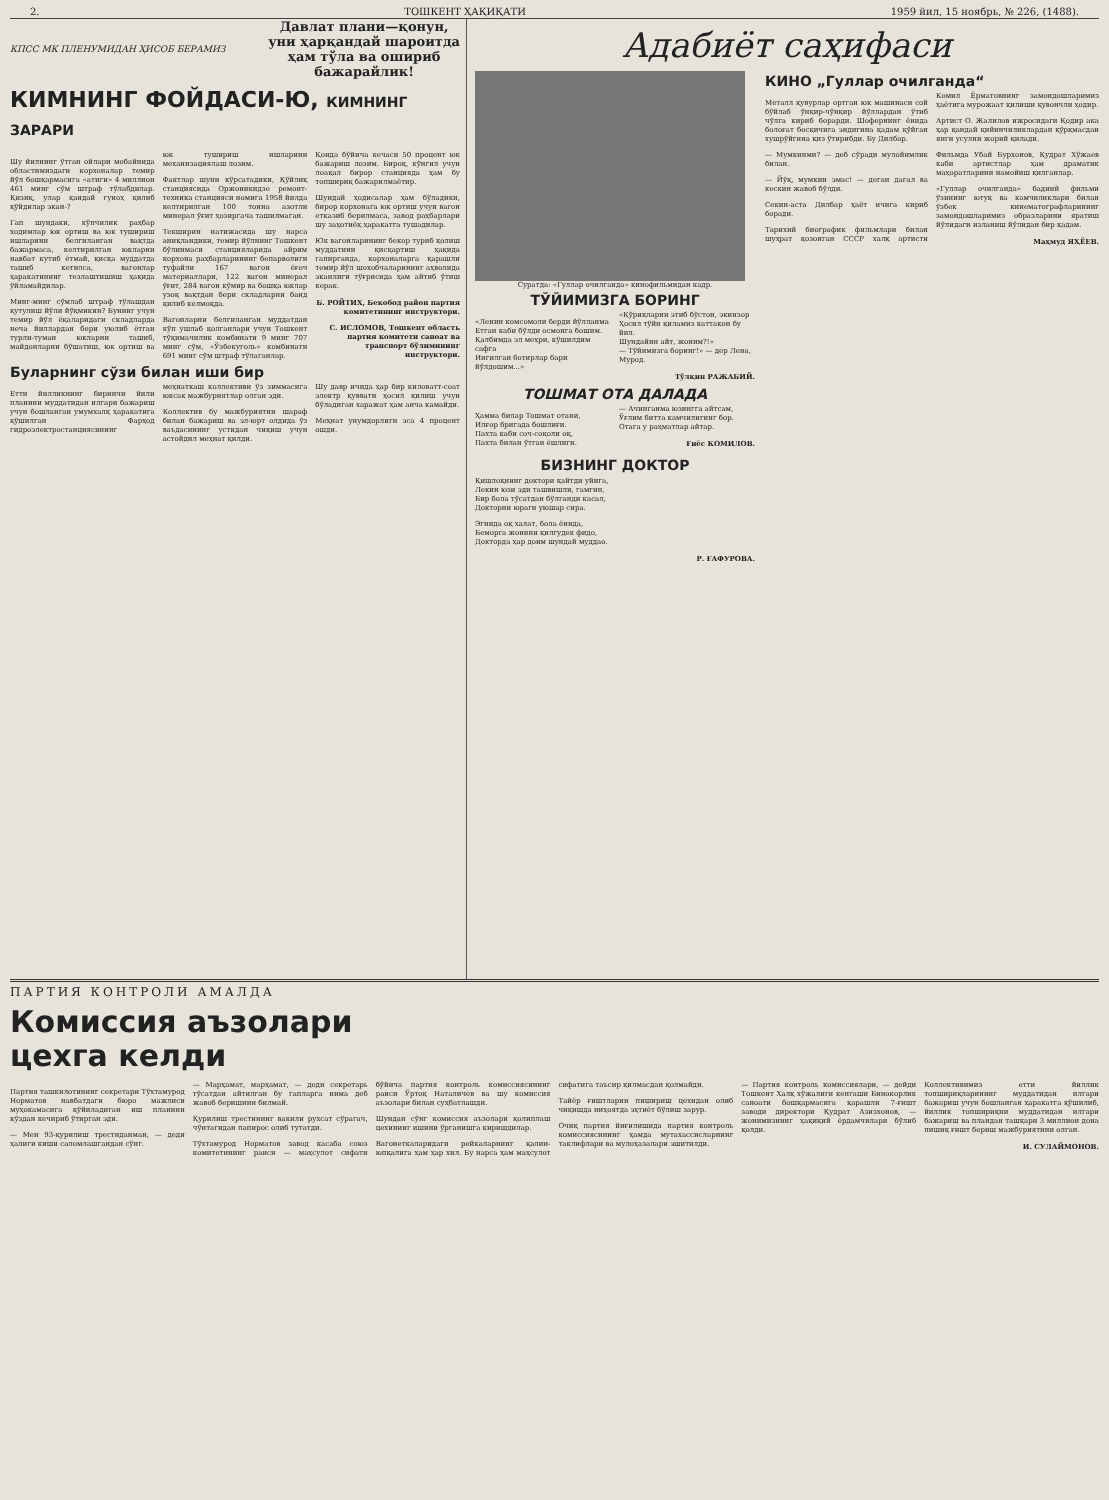2. ТОШКЕНТ ҲАҚИҚАТИ 1959 йил, 15 ноябрь, № 226, (1488).
КПСС МК ПЛЕНУМИДАН ҲИСОБ БЕРАМИЗ
Давлат плани—қонун,
уни ҳарқандай шароитда
ҳам тўла ва ошириб
бажарайлик!
КИМНИНГ ФОЙДАСИ-Ю, КИМНИНГ ЗАРАРИ
Шу йилнинг ўтган ойлари мобайнида областимиздаги корхоналар темир йўл бошқармасига «атиги» 4 миллион 461 минг сўм штраф тўлабдилар. Қизиқ, улар қандай гуноҳ қилиб қўйдилар экан-?
Гап шундаки, кўпчилик раҳбар ходимлар юк ортиш ва юк тушириш ишларини белгиланган вақтда бажармаса, келтирилган юкларни навбат кутиб ётмай, қисқа муддатда ташиб кетилса, вагонлар ҳаракатининг тезлаштишиш ҳақида ўйламайдилар.
Минг-минг сўмлаб штраф тўлашдан қутулиш йўли йўқмикин? Бунинг учун темир йўл ёқаларидаги складларда неча йиллардан бери уюлиб ётган турли-туман юкларни ташиб, майдонларни бўшатиш, юк ортиш ва юк тушириш ишларини механизациялаш лозим.
Фактлар шуни кўрсатадики, Қўйлиқ станциясида Оржоникидзе ремонт-техника станцияси номига 1958 йилда келтирилган 100 тонна азотли минерал ўғит ҳозиргача ташилмаган.
Текширин натижасида шу нарса аниқландики, темир йўлнинг Тошкент бўлинмаси станцияларида айрим корхона раҳбарларининг бепарволиги туфайли 167 вагон ёғоч материаллари, 122 вагон минерал ўғит, 284 вагон кўмир ва бошқа юклар узоқ вақтдан бери складларни банд қилиб келмоқда.
Вагонларни белгиланган муддатдан кўп ушлаб қолганлари учун Тошкент тўқимачилик комбинати 9 минг 707 минг сўм, «Ўзбекуголь» комбинати 691 минг сўм штраф тўлаганлар.
Қоида бўйича кечаси 50 процент юк бажариш лозим. Бироқ, кўнгил учун лоақал бирор станцияда ҳам бу топшириқ бажарилмаётир.
Шундай ҳодисалар ҳам бўладики, бирор корхонага юк ортиш учун вагон етказиб берилмаса, завод раҳбарлари шу заҳотиёқ ҳаракатга тушадилар.
Юк вагонларининг бекор туриб қолиш муддатини қисқартиш ҳақида гапирганда, корхоналарга қарашли темир йўл шохобчаларининг аҳволида эканлиги тўғрисида ҳам айтиб ўтиш керак.
Б. РОЙТИХ, Бекобод район партия комитетининг инструктори.
С. ИСЛОМОВ, Тошкент область партия комитети саноат ва транспорт бўлимининг инструктори.
Буларнинг сўзи билан иши бир
Етти йилликнинг биринчи йили планини муддатидан илгари бажариш учун бошланган умумхалқ ҳаракатига қўшилган Фарҳод гидроэлектростанциясининг меҳнаткаш коллективи ўз зиммасига юксак мажбуриятлар олган эди.
Коллектив бу мажбуриятни шараф билан бажариш ва эл-юрт олдида ўз ваъдасининг устидан чиқиш учун астойдил меҳнат қилди.
Шу давр ичида ҳар бир киловатт-соат электр қуввати ҳосил қилиш учун бўладиган харажат ҳам анча камайди.
Меҳнат унумдорлиги эса 4 процент ошди.
Адабиёт саҳифаси
Суратда: «Гуллар очилганда» кинофильмидан кадр.
ТЎЙИМИЗГА БОРИНГ
«Ленин комсомоли берди йўлланма
Етган каби бўлди осмонга бошим.
Қалбимда эл меҳри, кўшилдим сафга
Ингилган ботирлар бари йўлдошим...»
«Қўриқларни этиб бўстон, экинзор
Ҳосил тўйн қиламиз каттакон бу йил.
Шундайин айт, жоним?!»
— Тўйимизга боринг!» — дер Лена, Мурод.
Тўлқин РАЖАБИЙ.
ТОШМАТ ОТА ДАЛАДА
Ҳамма билар Тошмат отани,
Илғор бригада бошлиғи.
Пахта каби соч-соқоли оқ,
Пахта билан ўтган ёшлиги.
— Ачинганма юзингга айтсам,
Ўғлим битта камчилигинг бор.
Отага у раҳматлар айтар.
Ғиёс КОМИЛОВ.
БИЗНИНГ ДОКТОР
Қишлоқнинг доктори қайтди уйига,
Лекин юзи эди ташвишли, гамгин,
Бир бола тўсатдан бўлганди касал,
Докторни юраги уюшар сира.
Эгнида оқ халат, бола ёнида,
Беморга жонини қилгудек фидо,
Докторда ҳар доим шундай муддао.
Р. ҒАФУРОВА.
КИНО „Гуллар очилганда“
Металл қувурлар ортган юк машинаси сой бўйлаб ўнқир-чўнқир йўллардан ўтиб чўлга кириб борарди. Шофернинг ёнида болоғат босқичига эндигина қадам қўйган хушрўйгина қиз ўтирибди. Бу Дилбар.
— Мумкинми? — деб сўради мулойимлик билан.
— Йўқ, мумкин эмас! — деган дагал ва кескин жавоб бўлди.
Секин-аста Дилбар ҳаёт ичига кириб боради.
Тарихий биографик фильмлари билан шуҳрат қозонган СССР халқ артисти Комил Ёрматовнинг замондошларимиз ҳаётига мурожаат қилиши қувончли ҳодир.
Артист О. Жалилов ижросидаги Қодир ака ҳар қандай қийинчиликлардан қўрқмасдан янги усулни жорий қилади.
Фильмда Убай Бурхонов, Қудрат Хўжаев каби артистлар ҳам драматик маҳоратларини намойиш қилганлар.
«Гуллар очилганда» бадиий фильми ўзининг ютуқ ва камчиликлари билан ўзбек кинематографларининг замондошларимиз образларини яратиш йўлидаги изланиш йўлидан бир қадам.
Маҳмуд ЯҲЁЕВ.
ПАРТИЯ КОНТРОЛИ АМАЛДА
Комиссия аъзолари цехга келди
Партия ташкилотининг секретари Тўхтамурод Норматов навбатдаги бюро мажлиси муҳокамасига қўйиладиган иш планини кўздан кечириб ўтирган эди.
— Мен 93-қурилиш трестиданман, — деди ҳалиги киши саломлашгандан сўнг.
— Марҳамат, марҳамат, — деди секретарь тўсатдан айтилган бу гапларга нима деб жавоб беришини билмай.
Қурилиш трестининг вакили рухсат сўрагач, чўнтагидан папирос олиб тутатди.
Тўхтамурод Норматов завод касаба союз комитетининг раиси — маҳсулот сифати бўйича партия контроль комиссиясининг раиси Ўртоқ Наталичев ва шу комиссия аъзолари билан суҳбатлашди.
Шундан сўнг комиссия аъзолари қолиплаш цехининг ишини ўрганишга киришдилар.
Вагонеткаларидаги рейкаларнинг қалин-юпқалига ҳам ҳар хил. Бу нарса ҳам маҳсулот сифатига таъсир қилмасдан қолмайди.
Тайёр ғиштларни пишириш цехидан олиб чиқишда ниҳоятда эҳтиёт бўлиш зарур.
Очиқ партия йиғилишида партия контроль комиссиясининг ҳамда мутахассисларнинг таклифлари ва мулоҳазалари эшитилди.
— Партия контроль комиссиялари, — дейди Тошкент Халқ хўжалиги кенгаши Бинокорлик саноати бошқармасига қарашли 7-ғишт заводи директори Қудрат Азизхонов, — жонимизнинг ҳақиқий ёрдамчилари бўлиб қолди.
Коллективимиз етти йиллик топшириқларининг муддатидан илгари бажариш учун бошланган ҳаракатга қўшилиб, йиллик топшириқни муддатидан илгари бажариш ва пландан ташқари 3 миллион дона пишиқ ғишт бериш мажбуриятини олган.
И. СУЛАЙМОНОВ.